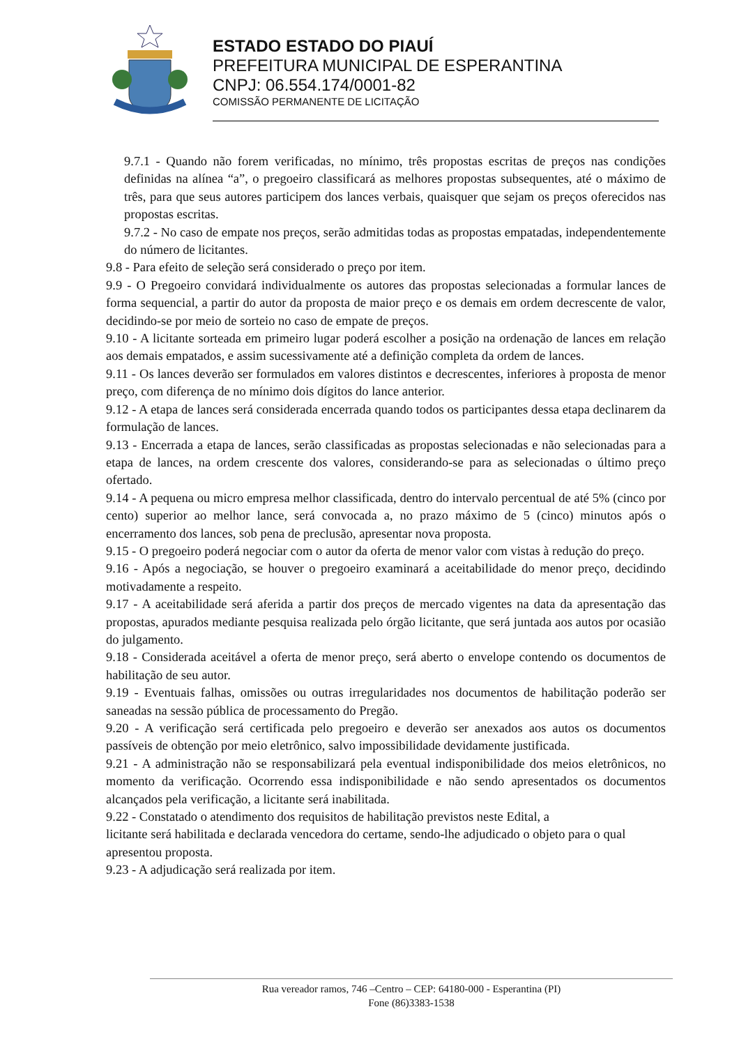ESTADO ESTADO DO PIAUÍ
PREFEITURA MUNICIPAL DE ESPERANTINA
CNPJ: 06.554.174/0001-82
COMISSÃO PERMANENTE DE LICITAÇÃO
9.7.1 - Quando não forem verificadas, no mínimo, três propostas escritas de preços nas condições definidas na alínea “a”, o pregoeiro classificará as melhores propostas subsequentes, até o máximo de três, para que seus autores participem dos lances verbais, quaisquer que sejam os preços oferecidos nas propostas escritas.
9.7.2 - No caso de empate nos preços, serão admitidas todas as propostas empatadas, independentemente do número de licitantes.
9.8 - Para efeito de seleção será considerado o preço por item.
9.9 - O Pregoeiro convidará individualmente os autores das propostas selecionadas a formular lances de forma sequencial, a partir do autor da proposta de maior preço e os demais em ordem decrescente de valor, decidindo-se por meio de sorteio no caso de empate de preços.
9.10 - A licitante sorteada em primeiro lugar poderá escolher a posição na ordenação de lances em relação aos demais empatados, e assim sucessivamente até a definição completa da ordem de lances.
9.11 - Os lances deverão ser formulados em valores distintos e decrescentes, inferiores à proposta de menor preço, com diferença de no mínimo dois dígitos do lance anterior.
9.12 - A etapa de lances será considerada encerrada quando todos os participantes dessa etapa declinarem da formulação de lances.
9.13 - Encerrada a etapa de lances, serão classificadas as propostas selecionadas e não selecionadas para a etapa de lances, na ordem crescente dos valores, considerando-se para as selecionadas o último preço ofertado.
9.14 - A pequena ou micro empresa melhor classificada, dentro do intervalo percentual de até 5% (cinco por cento) superior ao melhor lance, será convocada a, no prazo máximo de 5 (cinco) minutos após o encerramento dos lances, sob pena de preclusão, apresentar nova proposta.
9.15 - O pregoeiro poderá negociar com o autor da oferta de menor valor com vistas à redução do preço.
9.16 - Após a negociação, se houver o pregoeiro examinará a aceitabilidade do menor preço, decidindo motivadamente a respeito.
9.17 - A aceitabilidade será aferida a partir dos preços de mercado vigentes na data da apresentação das propostas, apurados mediante pesquisa realizada pelo órgão licitante, que será juntada aos autos por ocasião do julgamento.
9.18 - Considerada aceitável a oferta de menor preço, será aberto o envelope contendo os documentos de habilitação de seu autor.
9.19 - Eventuais falhas, omissões ou outras irregularidades nos documentos de habilitação poderão ser saneadas na sessão pública de processamento do Pregão.
9.20 - A verificação será certificada pelo pregoeiro e deverão ser anexados aos autos os documentos passíveis de obtenção por meio eletrônico, salvo impossibilidade devidamente justificada.
9.21 - A administração não se responsabilizará pela eventual indisponibilidade dos meios eletrônicos, no momento da verificação. Ocorrendo essa indisponibilidade e não sendo apresentados os documentos alcançados pela verificação, a licitante será inabilitada.
9.22 - Constatado o atendimento dos requisitos de habilitação previstos neste Edital, a
licitante será habilitada e declarada vencedora do certame, sendo-lhe adjudicado o objeto para o qual apresentou proposta.
9.23 - A adjudicação será realizada por item.
Rua vereador ramos, 746 –Centro – CEP: 64180-000 - Esperantina (PI)
Fone (86)3383-1538